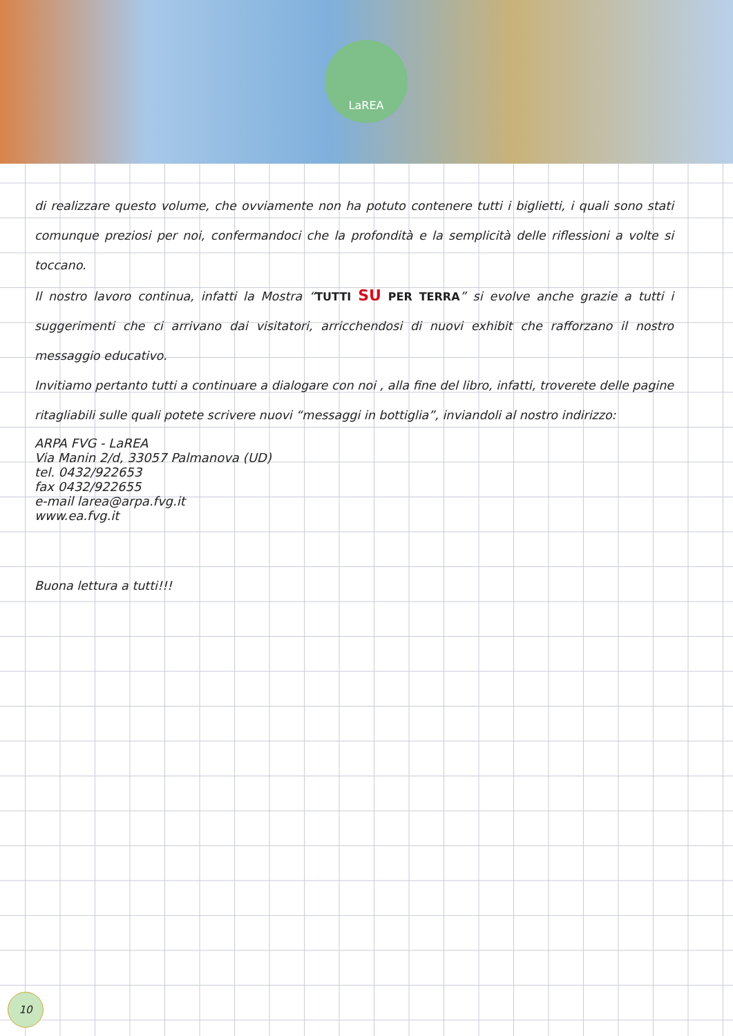LaREA
di realizzare questo volume, che ovviamente non ha potuto contenere tutti i biglietti, i quali sono stati comunque preziosi per noi, confermandoci che la profondità e la semplicità delle riflessioni a volte si toccano.
Il nostro lavoro continua, infatti la Mostra “TUTTI SU PER TERRA” si evolve anche grazie a tutti i suggerimenti che ci arrivano dai visitatori, arricchendosi di nuovi exhibit che rafforzano il nostro messaggio educativo.
Invitiamo pertanto tutti a continuare a dialogare con noi , alla fine del libro, infatti, troverete delle pagine ritagliabili sulle quali potete scrivere nuovi “messaggi in bottiglia”, inviandoli al nostro indirizzo:
ARPA FVG - LaREA
Via Manin 2/d, 33057 Palmanova (UD)
tel. 0432/922653
fax 0432/922655
e-mail larea@arpa.fvg.it
www.ea.fvg.it
Buona lettura a tutti!!!
10